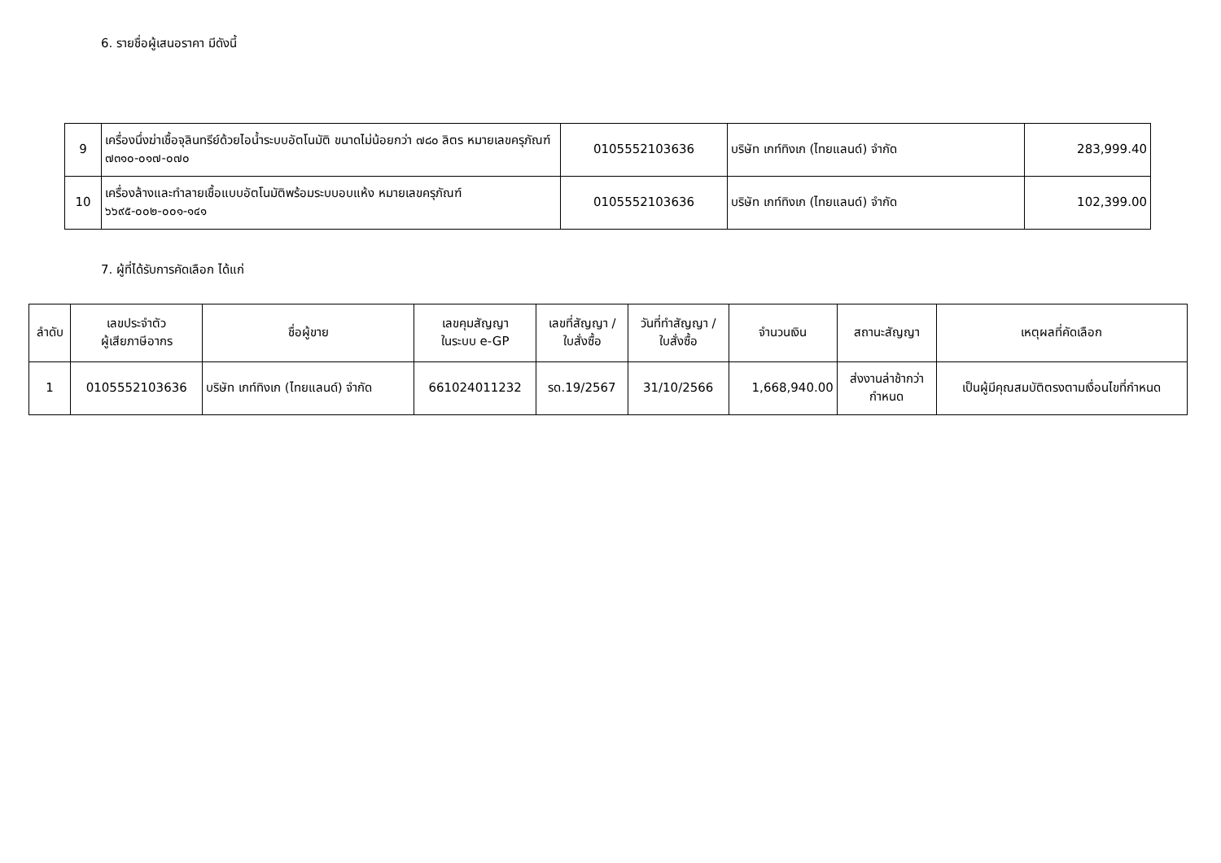6. รายชื่อผู้เสนอราคา มีดังนี้
| 9 | เครื่องนึ่งฆ่าเชื้อจุลินทรีย์ด้วยไอน้ำระบบอัตโนมัติ ขนาดไม่น้อยกว่า ๗๘๐ ลิตร หมายเลขครุภัณฑ์ ๗๓๑๐-๐๑๗-๐๗๐ | 0105552103636 | บริษัท เกท์ทิงเก (ไทยแลนด์) จำกัด | 283,999.40 |
| 10 | เครื่องล้างและทำลายเชื้อแบบอัตโนมัติพร้อมระบบอบแห้ง หมายเลขครุภัณฑ์ ๖๖๙๕-๐๐๒-๐๐๑-๑๔๑ | 0105552103636 | บริษัท เกท์ทิงเก (ไทยแลนด์) จำกัด | 102,399.00 |
7. ผู้ที่ได้รับการคัดเลือก ได้แก่
| ลำดับ | เลขประจำตัว ผู้เสียภาษีอากร | ชื่อผู้ขาย | เลขคุมสัญญา ในระบบ e-GP | เลขที่สัญญา / ใบสั่งซื้อ | วันที่ทำสัญญา / ใบสั่งซื้อ | จำนวนเงิน | สถานะสัญญา | เหตุผลที่คัดเลือก |
| --- | --- | --- | --- | --- | --- | --- | --- | --- |
| 1 | 0105552103636 | บริษัท เกท์ทิงเก (ไทยแลนด์) จำกัด | 661024011232 | รด.19/2567 | 31/10/2566 | 1,668,940.00 | ส่งงานล่าช้ากว่า กำหนด | เป็นผู้มีคุณสมบัติตรงตามเงื่อนไขที่กำหนด |